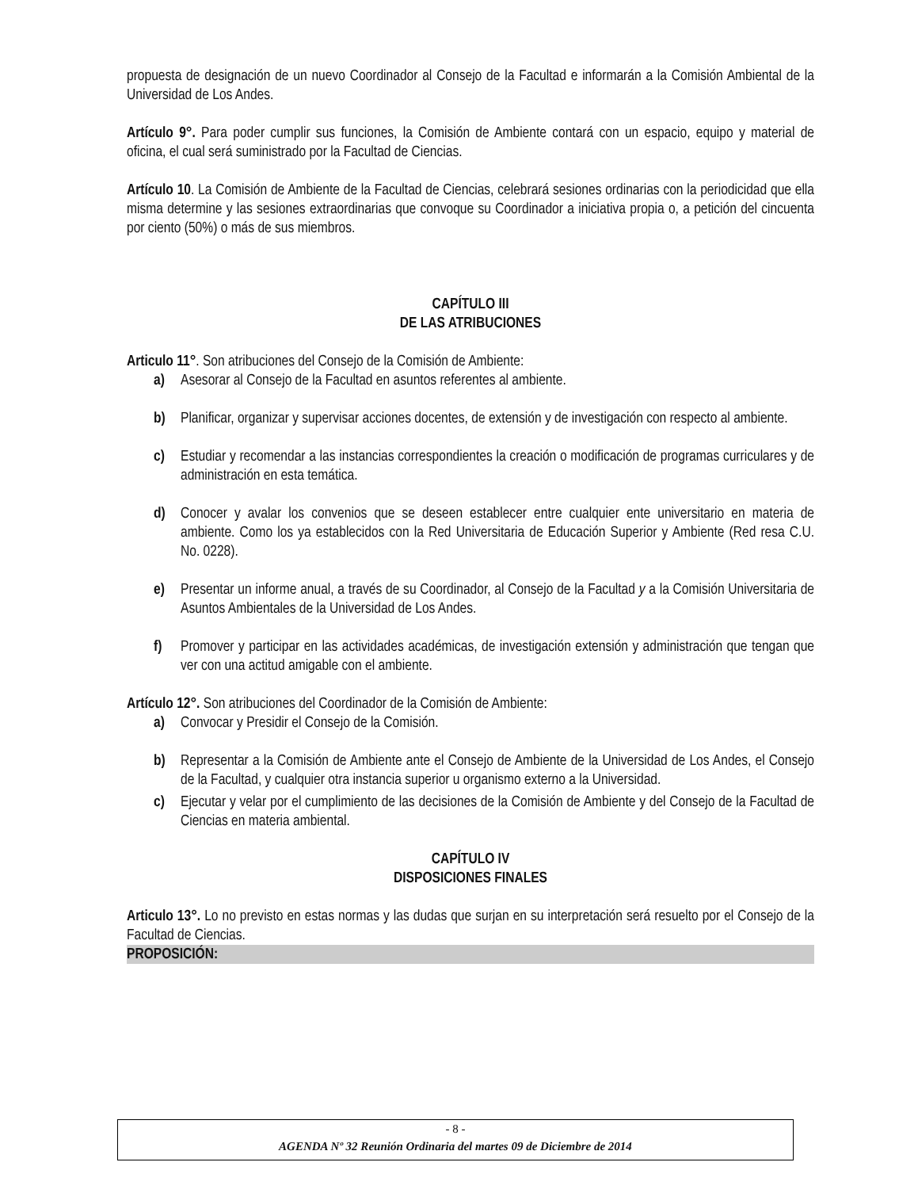propuesta de designación de un nuevo Coordinador al Consejo de la Facultad e informarán a la Comisión Ambiental de la Universidad de Los Andes.
Artículo 9°. Para poder cumplir sus funciones, la Comisión de Ambiente contará con un espacio, equipo y material de oficina, el cual será suministrado por la Facultad de Ciencias.
Artículo 10. La Comisión de Ambiente de la Facultad de Ciencias, celebrará sesiones ordinarias con la periodicidad que ella misma determine y las sesiones extraordinarias que convoque su Coordinador a iniciativa propia o, a petición del cincuenta por ciento (50%) o más de sus miembros.
CAPÍTULO III
DE LAS ATRIBUCIONES
Articulo 11°. Son atribuciones del Consejo de la Comisión de Ambiente:
a) Asesorar al Consejo de la Facultad en asuntos referentes al ambiente.
b) Planificar, organizar y supervisar acciones docentes, de extensión y de investigación con respecto al ambiente.
c) Estudiar y recomendar a las instancias correspondientes la creación o modificación de programas curriculares y de administración en esta temática.
d) Conocer y avalar los convenios que se deseen establecer entre cualquier ente universitario en materia de ambiente. Como los ya establecidos con la Red Universitaria de Educación Superior y Ambiente (Red resa C.U. No. 0228).
e) Presentar un informe anual, a través de su Coordinador, al Consejo de la Facultad y a la Comisión Universitaria de Asuntos Ambientales de la Universidad de Los Andes.
f) Promover y participar en las actividades académicas, de investigación extensión y administración que tengan que ver con una actitud amigable con el ambiente.
Artículo 12°. Son atribuciones del Coordinador de la Comisión de Ambiente:
a) Convocar y Presidir el Consejo de la Comisión.
b) Representar a la Comisión de Ambiente ante el Consejo de Ambiente de la Universidad de Los Andes, el Consejo de la Facultad, y cualquier otra instancia superior u organismo externo a la Universidad.
c) Ejecutar y velar por el cumplimiento de las decisiones de la Comisión de Ambiente y del Consejo de la Facultad de Ciencias en materia ambiental.
CAPÍTULO IV
DISPOSICIONES FINALES
Articulo 13°. Lo no previsto en estas normas y las dudas que surjan en su interpretación será resuelto por el Consejo de la Facultad de Ciencias.
PROPOSICIÓN:
- 8 -
AGENDA Nº 32 Reunión Ordinaria del martes 09 de Diciembre de 2014